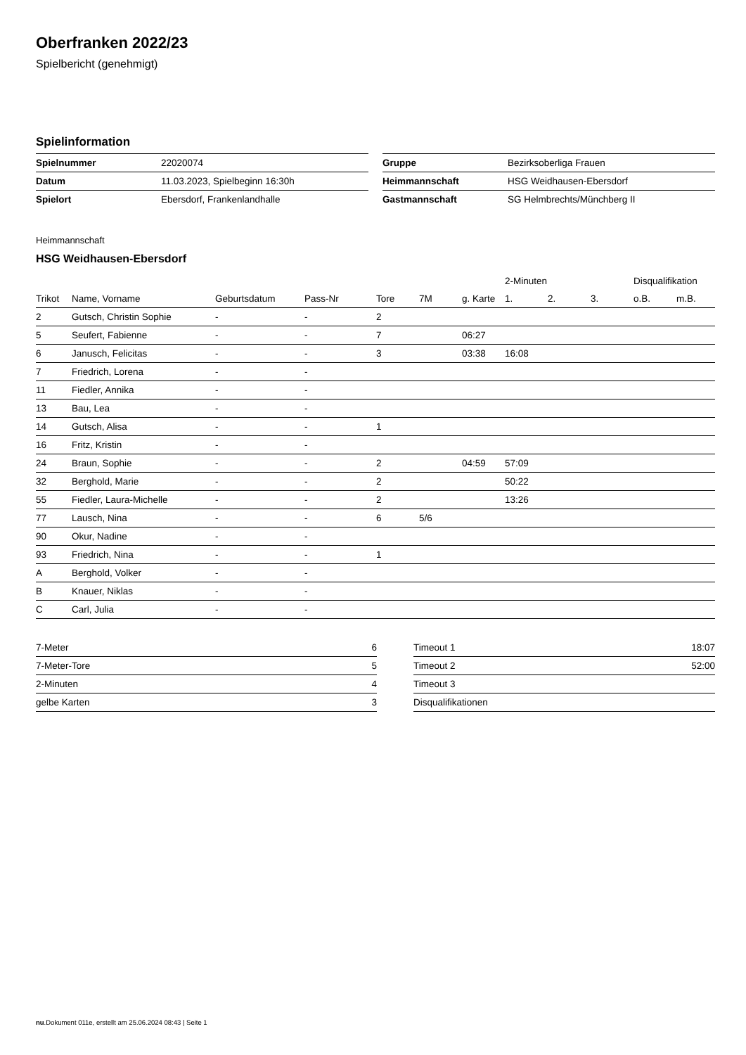Oberfranken 2022/23
Spielbericht (genehmigt)
Spielinformation
| Spielnummer | 22020074 |
| Datum | 11.03.2023, Spielbeginn 16:30h |
| Spielort | Ebersdorf, Frankenlandhalle |
| Gruppe | Bezirksoberliga Frauen |
| Heimmannschaft | HSG Weidhausen-Ebersdorf |
| Gastmannschaft | SG Helmbrechts/Münchberg II |
Heimmannschaft
HSG Weidhausen-Ebersdorf
| | | | | | | | 2-Minuten | | | Disqualifikation | |
| --- | --- | --- | --- | --- | --- | --- | --- | --- | --- | --- | --- |
| Trikot | Name, Vorname | Geburtsdatum | Pass-Nr | Tore | 7M | g. Karte | 1. | 2. | 3. | o.B. | m.B. |
| 2 | Gutsch, Christin Sophie | - | - | 2 | | | | | | | |
| 5 | Seufert, Fabienne | - | - | 7 | | 06:27 | | | | | |
| 6 | Janusch, Felicitas | - | - | 3 | | 03:38 | 16:08 | | | | |
| 7 | Friedrich, Lorena | - | - | | | | | | | | |
| 11 | Fiedler, Annika | - | - | | | | | | | | |
| 13 | Bau, Lea | - | - | | | | | | | | |
| 14 | Gutsch, Alisa | - | - | 1 | | | | | | | |
| 16 | Fritz, Kristin | - | - | | | | | | | | |
| 24 | Braun, Sophie | - | - | 2 | | 04:59 | 57:09 | | | | |
| 32 | Berghold, Marie | - | - | 2 | | | 50:22 | | | | |
| 55 | Fiedler, Laura-Michelle | - | - | 2 | | | 13:26 | | | | |
| 77 | Lausch, Nina | - | - | 6 | 5/6 | | | | | | |
| 90 | Okur, Nadine | - | - | | | | | | | | |
| 93 | Friedrich, Nina | - | - | 1 | | | | | | | |
| A | Berghold, Volker | - | - | | | | | | | | |
| B | Knauer, Niklas | - | - | | | | | | | | |
| C | Carl, Julia | - | - | | | | | | | | |
| 7-Meter | 6 |
| 7-Meter-Tore | 5 |
| 2-Minuten | 4 |
| gelbe Karten | 3 |
| Timeout 1 | 18:07 |
| Timeout 2 | 52:00 |
| Timeout 3 | |
| Disqualifikationen | |
nu.Dokument 011e, erstellt am 25.06.2024 08:43 | Seite 1